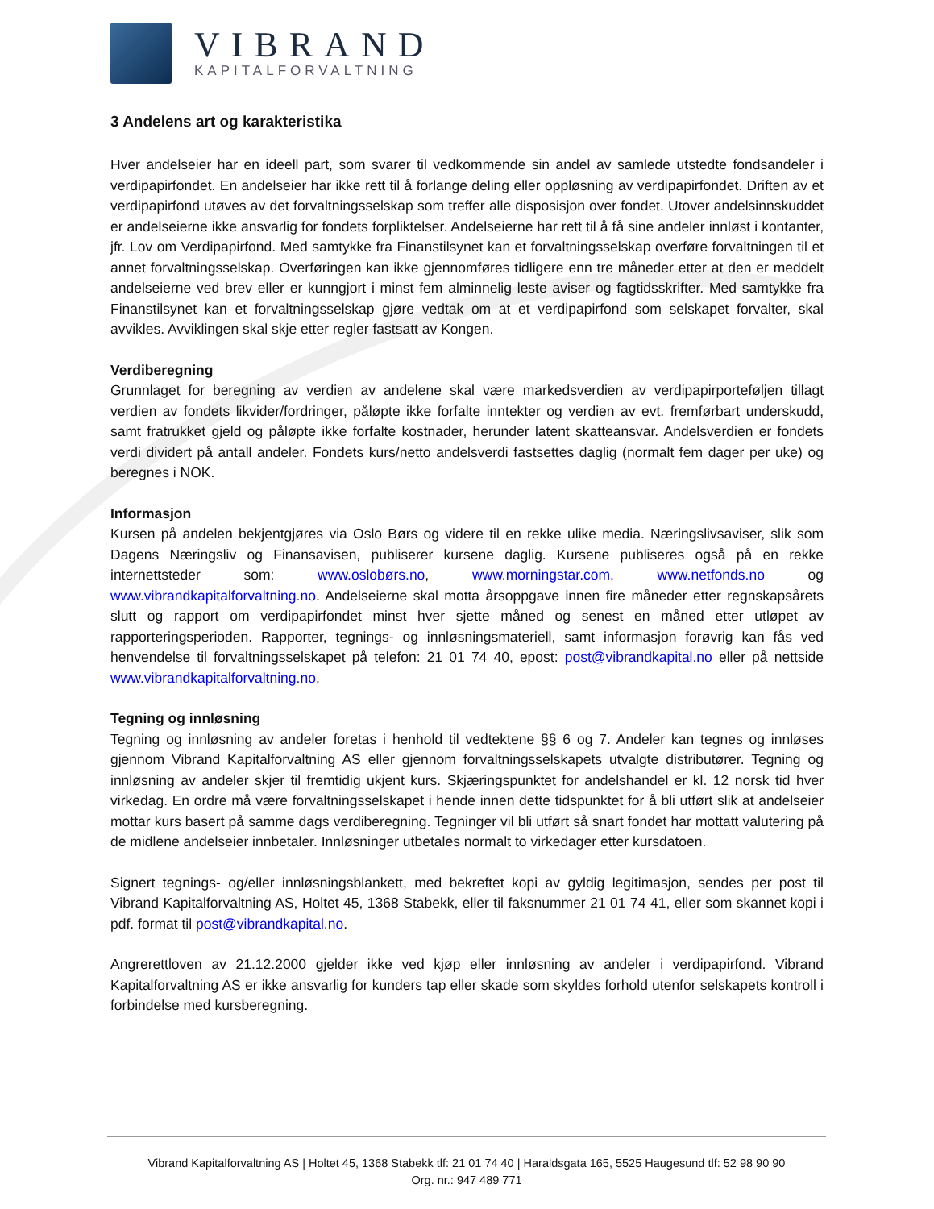VIBRAND
KAPITALFORVALTNING
3 Andelens art og karakteristika
Hver andelseier har en ideell part, som svarer til vedkommende sin andel av samlede utstedte fondsandeler i verdipapirfondet. En andelseier har ikke rett til å forlange deling eller oppløsning av verdipapirfondet. Driften av et verdipapirfond utøves av det forvaltningsselskap som treffer alle disposisjon over fondet. Utover andelsinnskuddet er andelseierne ikke ansvarlig for fondets forpliktelser. Andelseierne har rett til å få sine andeler innløst i kontanter, jfr. Lov om Verdipapirfond. Med samtykke fra Finanstilsynet kan et forvaltningsselskap overføre forvaltningen til et annet forvaltningsselskap. Overføringen kan ikke gjennomføres tidligere enn tre måneder etter at den er meddelt andelseierne ved brev eller er kunngjort i minst fem alminnelig leste aviser og fagtidsskrifter. Med samtykke fra Finanstilsynet kan et forvaltningsselskap gjøre vedtak om at et verdipapirfond som selskapet forvalter, skal avvikles. Avviklingen skal skje etter regler fastsatt av Kongen.
Verdiberegning
Grunnlaget for beregning av verdien av andelene skal være markedsverdien av verdipapirporteføljen tillagt verdien av fondets likvider/fordringer, påløpte ikke forfalte inntekter og verdien av evt. fremførbart underskudd, samt fratrukket gjeld og påløpte ikke forfalte kostnader, herunder latent skatteansvar. Andelsverdien er fondets verdi dividert på antall andeler. Fondets kurs/netto andelsverdi fastsettes daglig (normalt fem dager per uke) og beregnes i NOK.
Informasjon
Kursen på andelen bekjentgjøres via Oslo Børs og videre til en rekke ulike media. Næringslivsaviser, slik som Dagens Næringsliv og Finansavisen, publiserer kursene daglig. Kursene publiseres også på en rekke internettsteder som: www.oslobørs.no, www.morningstar.com, www.netfonds.no og www.vibrandkapitalforvaltning.no. Andelseierne skal motta årsoppgave innen fire måneder etter regnskapsårets slutt og rapport om verdipapirfondet minst hver sjette måned og senest en måned etter utløpet av rapporteringsperioden. Rapporter, tegnings- og innløsningsmateriell, samt informasjon forøvrig kan fås ved henvendelse til forvaltningsselskapet på telefon: 21 01 74 40, epost: post@vibrandkapital.no eller på nettside www.vibrandkapitalforvaltning.no.
Tegning og innløsning
Tegning og innløsning av andeler foretas i henhold til vedtektene §§ 6 og 7. Andeler kan tegnes og innløses gjennom Vibrand Kapitalforvaltning AS eller gjennom forvaltningsselskapets utvalgte distributører. Tegning og innløsning av andeler skjer til fremtidig ukjent kurs. Skjæringspunktet for andelshandel er kl. 12 norsk tid hver virkedag. En ordre må være forvaltningsselskapet i hende innen dette tidspunktet for å bli utført slik at andelseier mottar kurs basert på samme dags verdiberegning. Tegninger vil bli utført så snart fondet har mottatt valutering på de midlene andelseier innbetaler. Innløsninger utbetales normalt to virkedager etter kursdatoen.
Signert tegnings- og/eller innløsningsblankett, med bekreftet kopi av gyldig legitimasjon, sendes per post til Vibrand Kapitalforvaltning AS, Holtet 45, 1368 Stabekk, eller til faksnummer 21 01 74 41, eller som skannet kopi i pdf. format til post@vibrandkapital.no.
Angrerettloven av 21.12.2000 gjelder ikke ved kjøp eller innløsning av andeler i verdipapirfond. Vibrand Kapitalforvaltning AS er ikke ansvarlig for kunders tap eller skade som skyldes forhold utenfor selskapets kontroll i forbindelse med kursberegning.
Vibrand Kapitalforvaltning AS | Holtet 45, 1368 Stabekk tlf: 21 01 74 40 | Haraldsgata 165, 5525 Haugesund tlf: 52 98 90 90
Org. nr.: 947 489 771